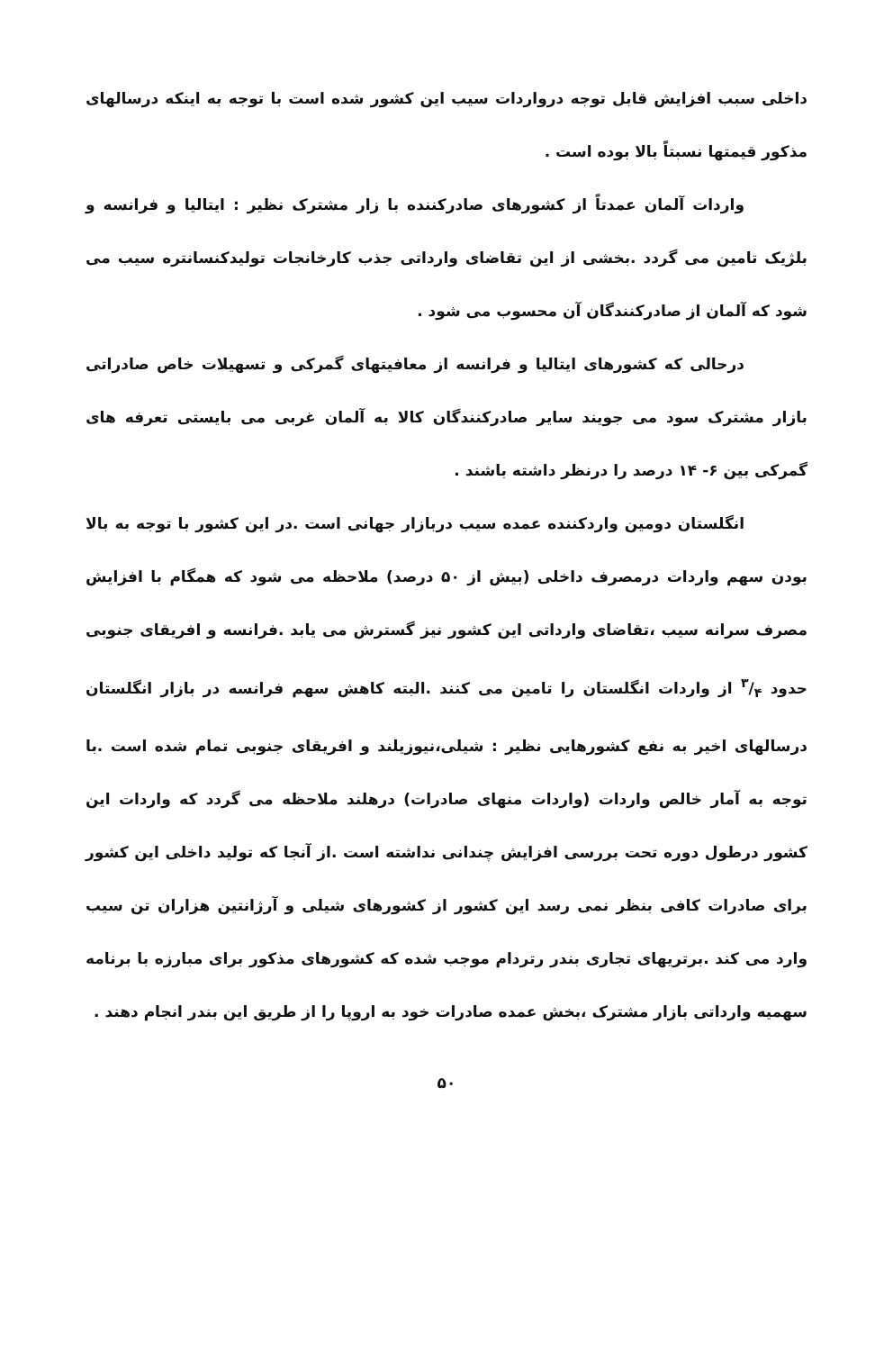داخلی سبب افزایش قابل توجه درواردات سیب این کشور شده است با توجه به اینکه درسالهای مذکور قیمتها نسبتاً بالا بوده است .
واردات آلمان عمدتاً از کشورهای صادرکننده با زار مشترک نظیر : ایتالیا و فرانسه و بلژیک تامین می گردد .بخشی از این تقاضای وارداتی جذب کارخانجات تولیدکنسانتره سیب می شود که آلمان از صادرکنندگان آن محسوب می شود .
درحالی که کشورهای ایتالیا و فرانسه از معافیتهای گمرکی و تسهیلات خاص صادراتی بازار مشترک سود می جویند سایر صادرکنندگان کالا به آلمان غربی می بایستی تعرفه های گمرکی بین ۶- ۱۴ درصد را درنظر داشته باشند .
انگلستان دومین واردکننده عمده سیب دربازار جهانی است .در این کشور با توجه به بالا بودن سهم واردات درمصرف داخلی (بیش از ۵۰ درصد) ملاحظه می شود که همگام با افزایش مصرف سرانه سیب ،تقاضای وارداتی این کشور نیز گسترش می یابد .فرانسه و افریقای جنوبی حدود ۳/۴ از واردات انگلستان را تامین می کنند .البته کاهش سهم فرانسه در بازار انگلستان درسالهای اخیر به نفع کشورهایی نظیر : شیلی،نیوزیلند و افریقای جنوبی تمام شده است .با توجه به آمار خالص واردات (واردات منهای صادرات) درهلند ملاحظه می گردد که واردات این کشور درطول دوره تحت بررسی افزایش چندانی نداشته است .از آنجا که تولید داخلی این کشور برای صادرات کافی بنظر نمی رسد این کشور از کشورهای شیلی و آرژانتین هزاران تن سیب وارد می کند .برتریهای تجاری بندر رتردام موجب شده که کشورهای مذکور برای مبارزه با برنامه سهمیه وارداتی بازار مشترک ،بخش عمده صادرات خود به اروپا را از طریق این بندر انجام دهند .
۵۰